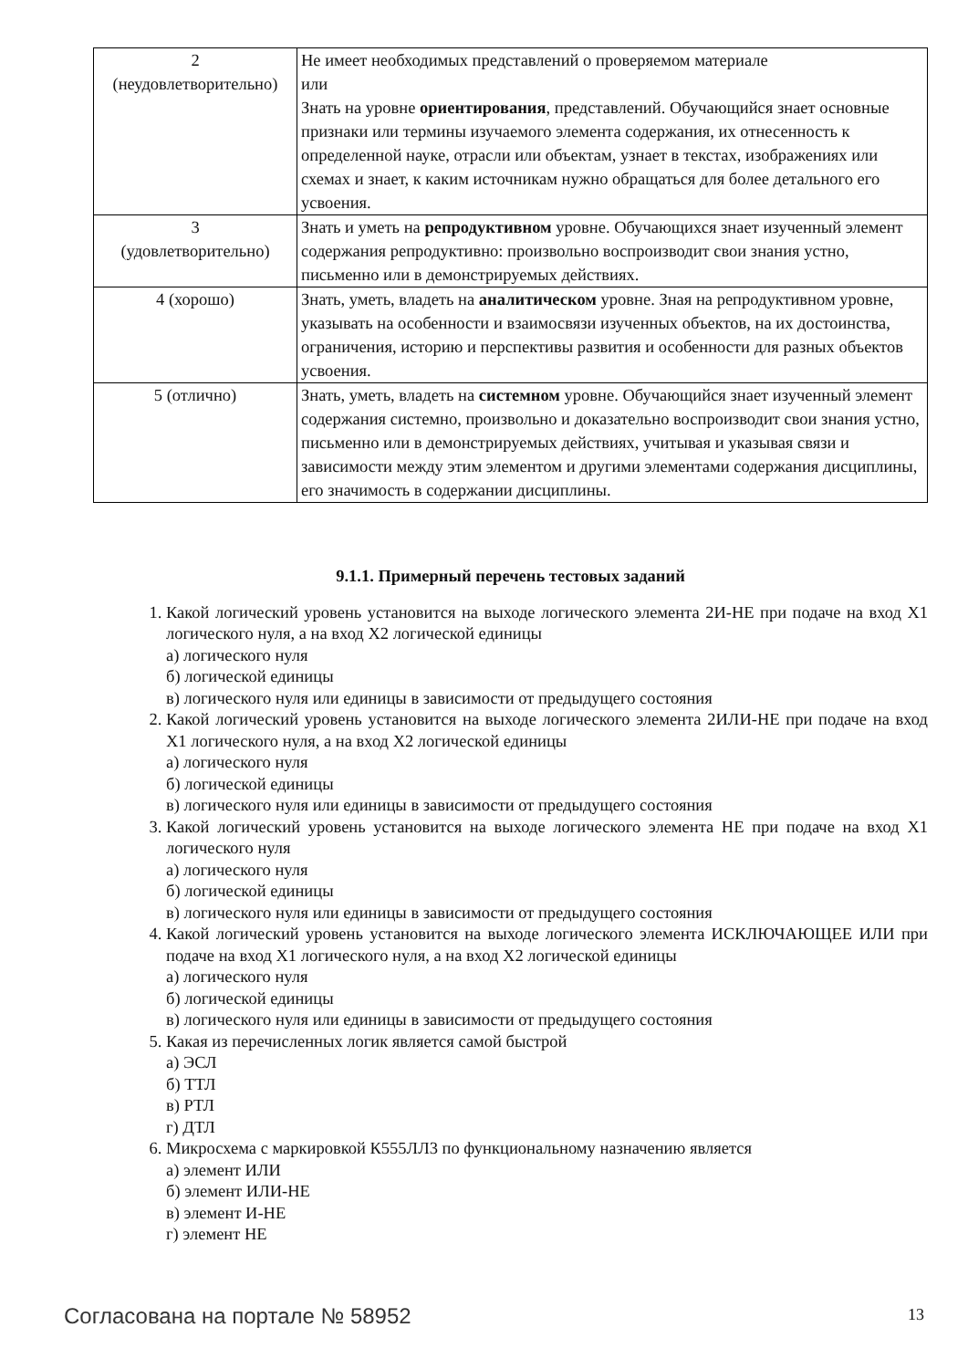| 2 (неудовлетворительно) | Не имеет необходимых представлений о проверяемом материале или Знать на уровне ориентирования , представлений. Обучающийся знает основные признаки или термины изучаемого элемента содержания, их отнесенность к определенной науке, отрасли или объектам, узнает в текстах, изображениях или схемах и знает, к каким источникам нужно обращаться для более детального его усвоения. |
| 3 (удовлетворительно) | Знать и уметь на репродуктивном уровне. Обучающихся знает изученный элемент содержания репродуктивно: произвольно воспроизводит свои знания устно, письменно или в демонстрируемых действиях. |
| 4 (хорошо) | Знать, уметь, владеть на аналитическом уровне. Зная на репродуктивном уровне, указывать на особенности и взаимосвязи изученных объектов, на их достоинства, ограничения, историю и перспективы развития и особенности для разных объектов усвоения. |
| 5 (отлично) | Знать, уметь, владеть на системном уровне. Обучающийся знает изученный элемент содержания системно, произвольно и доказательно воспроизводит свои знания устно, письменно или в демонстрируемых действиях, учитывая и указывая связи и зависимости между этим элементом и другими элементами содержания дисциплины, его значимость в содержании дисциплины. |
9.1.1. Примерный перечень тестовых заданий
1. Какой логический уровень установится на выходе логического элемента 2И-НЕ при подаче на вход Х1 логического нуля, а на вход Х2 логической единицы
а) логического нуля
б) логической единицы
в) логического нуля или единицы в зависимости от предыдущего состояния
2. Какой логический уровень установится на выходе логического элемента 2ИЛИ-НЕ при подаче на вход Х1 логического нуля, а на вход Х2 логической единицы
а) логического нуля
б) логической единицы
в) логического нуля или единицы в зависимости от предыдущего состояния
3. Какой логический уровень установится на выходе логического элемента НЕ при подаче на вход Х1 логического нуля
а) логического нуля
б) логической единицы
в) логического нуля или единицы в зависимости от предыдущего состояния
4. Какой логический уровень установится на выходе логического элемента ИСКЛЮЧАЮЩЕЕ ИЛИ при подаче на вход Х1 логического нуля, а на вход Х2 логической единицы
а) логического нуля
б) логической единицы
в) логического нуля или единицы в зависимости от предыдущего состояния
5. Какая из перечисленных логик является самой быстрой
а) ЭСЛ
б) ТТЛ
в) РТЛ
г) ДТЛ
6. Микросхема с маркировкой К555ЛЛ3 по функциональному назначению является
а) элемент ИЛИ
б) элемент ИЛИ-НЕ
в) элемент И-НЕ
г) элемент НЕ
Согласована на портале № 58952 13